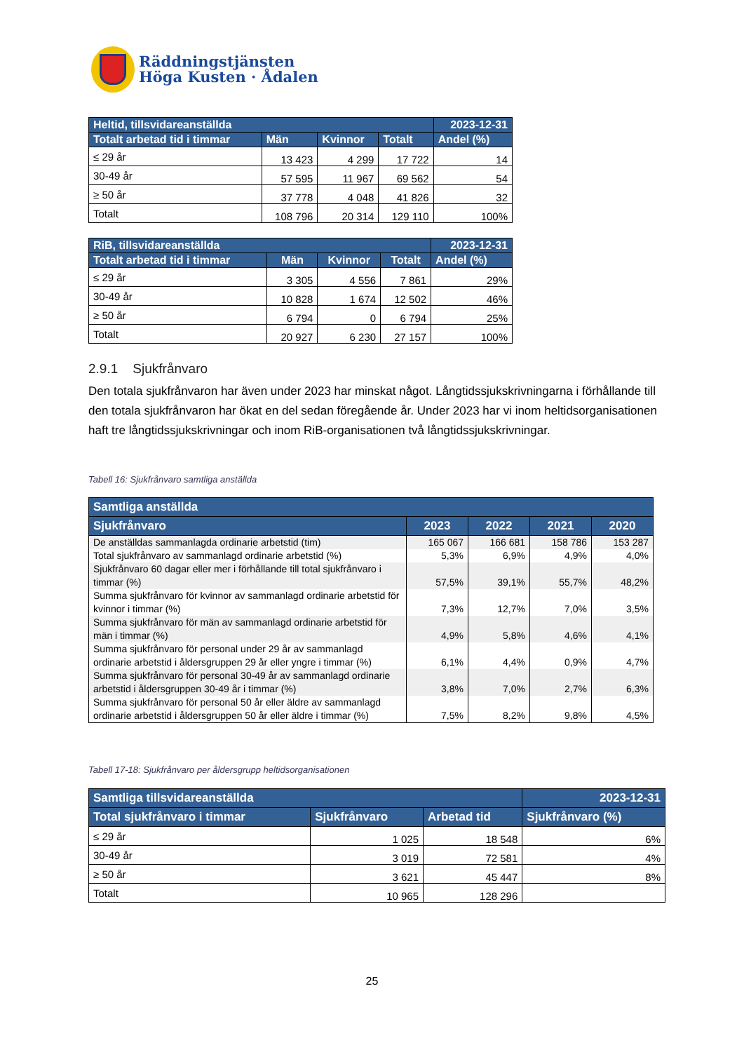Räddningstjänsten
Höga Kusten · Ådalen
| Heltid, tillsvidareanställda | | | | 2023-12-31 |
| --- | --- | --- | --- | --- |
| Totalt arbetad tid i timmar | Män | Kvinnor | Totalt | Andel (%) |
| ≤ 29 år | 13 423 | 4 299 | 17 722 | 14 |
| 30-49 år | 57 595 | 11 967 | 69 562 | 54 |
| ≥ 50 år | 37 778 | 4 048 | 41 826 | 32 |
| Totalt | 108 796 | 20 314 | 129 110 | 100% |
| RiB, tillsvidareanställda | | | | 2023-12-31 |
| --- | --- | --- | --- | --- |
| Totalt arbetad tid i timmar | Män | Kvinnor | Totalt | Andel (%) |
| ≤ 29 år | 3 305 | 4 556 | 7 861 | 29% |
| 30-49 år | 10 828 | 1 674 | 12 502 | 46% |
| ≥ 50 år | 6 794 | 0 | 6 794 | 25% |
| Totalt | 20 927 | 6 230 | 27 157 | 100% |
2.9.1 Sjukfrånvaro
Den totala sjukfrånvaron har även under 2023 har minskat något. Långtidssjukskrivningarna i förhållande till den totala sjukfrånvaron har ökat en del sedan föregående år. Under 2023 har vi inom heltidsorganisationen haft tre långtidssjukskrivningar och inom RiB-organisationen två långtidssjukskrivningar.
Tabell 16: Sjukfrånvaro samtliga anställda
| Samtliga anställda | | | | |
| --- | --- | --- | --- | --- |
| Sjukfrånvaro | 2023 | 2022 | 2021 | 2020 |
| De anställdas sammanlagda ordinarie arbetstid (tim) | 165 067 | 166 681 | 158 786 | 153 287 |
| Total sjukfrånvaro av sammanlagd ordinarie arbetstid (%) | 5,3% | 6,9% | 4,9% | 4,0% |
| Sjukfrånvaro 60 dagar eller mer i förhållande till total sjukfrånvaro i timmar (%) | 57,5% | 39,1% | 55,7% | 48,2% |
| Summa sjukfrånvaro för kvinnor av sammanlagd ordinarie arbetstid för kvinnor i timmar (%) | 7,3% | 12,7% | 7,0% | 3,5% |
| Summa sjukfrånvaro för män av sammanlagd ordinarie arbetstid för män i timmar (%) | 4,9% | 5,8% | 4,6% | 4,1% |
| Summa sjukfrånvaro för personal under 29 år av sammanlagd ordinarie arbetstid i åldersgruppen 29 år eller yngre i timmar (%) | 6,1% | 4,4% | 0,9% | 4,7% |
| Summa sjukfrånvaro för personal 30-49 år av sammanlagd ordinarie arbetstid i åldersgruppen 30-49 år i timmar (%) | 3,8% | 7,0% | 2,7% | 6,3% |
| Summa sjukfrånvaro för personal 50 år eller äldre av sammanlagd ordinarie arbetstid i åldersgruppen 50 år eller äldre i timmar (%) | 7,5% | 8,2% | 9,8% | 4,5% |
Tabell 17-18: Sjukfrånvaro per åldersgrupp heltidsorganisationen
| Samtliga tillsvidareanställda | | | 2023-12-31 |
| --- | --- | --- | --- |
| Total sjukfrånvaro i timmar | Sjukfrånvaro | Arbetad tid | Sjukfrånvaro (%) |
| ≤ 29 år | 1 025 | 18 548 | 6% |
| 30-49 år | 3 019 | 72 581 | 4% |
| ≥ 50 år | 3 621 | 45 447 | 8% |
| Totalt | 10 965 | 128 296 | |
25